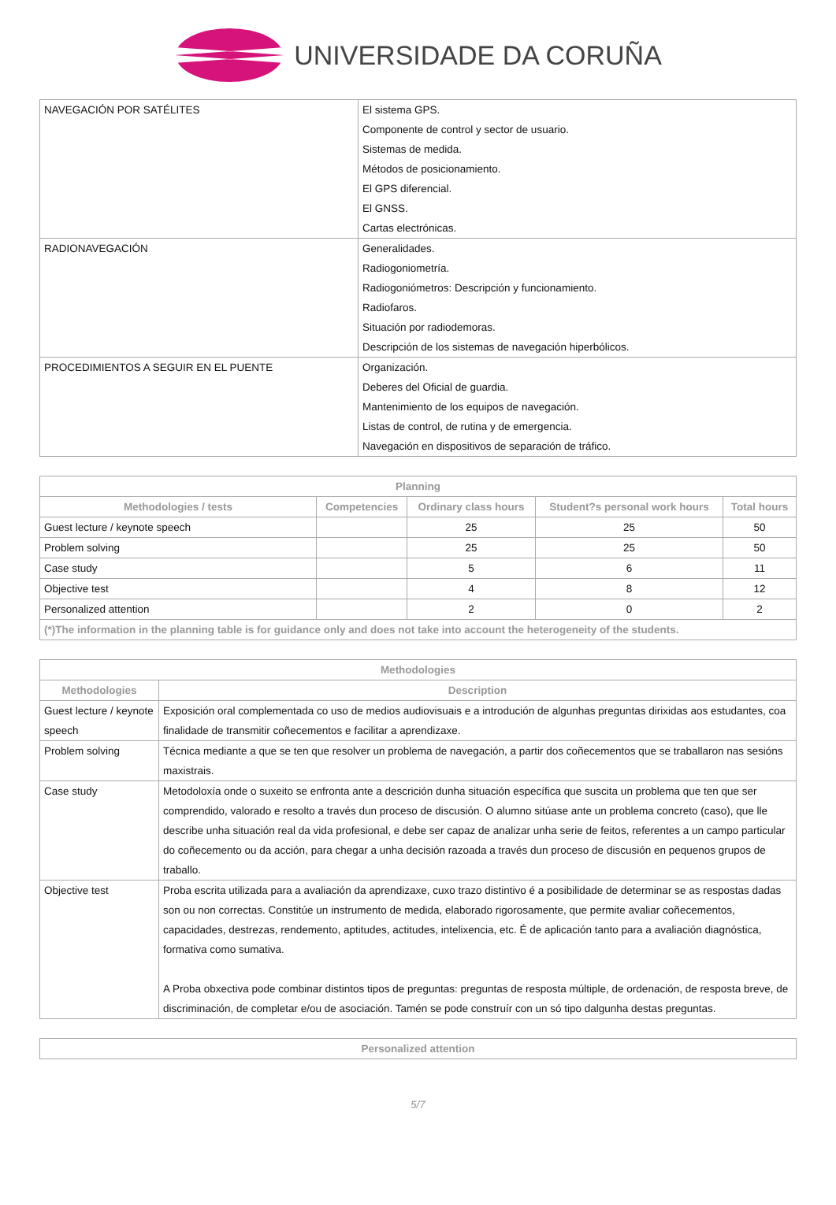UNIVERSIDADE DA CORUÑA
| NAVEGACIÓN POR SATÉLITES | El sistema GPS. Componente de control y sector de usuario. Sistemas de medida. Métodos de posicionamiento. El GPS diferencial. El GNSS. Cartas electrónicas. |
| RADIONAVEGACIÓN | Generalidades. Radiogoniometría. Radiogoniómetros: Descripción y funcionamiento. Radiofaros. Situación por radiodemoras. Descripción de los sistemas de navegación hiperbólicos. |
| PROCEDIMIENTOS A SEGUIR EN EL PUENTE | Organización. Deberes del Oficial de guardia. Mantenimiento de los equipos de navegación. Listas de control, de rutina y de emergencia. Navegación en dispositivos de separación de tráfico. |
| Planning | | | | |
| --- | --- | --- | --- | --- |
| Methodologies / tests | Competencies | Ordinary class hours | Student?s personal work hours | Total hours |
| Guest lecture / keynote speech | | 25 | 25 | 50 |
| Problem solving | | 25 | 25 | 50 |
| Case study | | 5 | 6 | 11 |
| Objective test | | 4 | 8 | 12 |
| Personalized attention | | 2 | 0 | 2 |
| (*)The information in the planning table is for guidance only and does not take into account the heterogeneity of the students. | | | | |
| Methodologies | |
| --- | --- |
| Methodologies | Description |
| Guest lecture / keynote speech | Exposición oral complementada co uso de medios audiovisuais e a introdución de algunhas preguntas dirixidas aos estudantes, coa finalidade de transmitir coñecementos e facilitar a aprendizaxe. |
| Problem solving | Técnica mediante a que se ten que resolver un problema de navegación, a partir dos coñecementos que se traballaron nas sesións maxistrais. |
| Case study | Metodoloxía onde o suxeito se enfronta ante a descrición dunha situación específica que suscita un problema que ten que ser comprendido, valorado e resolto a través dun proceso de discusión. O alumno sitúase ante un problema concreto (caso), que lle describe unha situación real da vida profesional, e debe ser capaz de analizar unha serie de feitos, referentes a un campo particular do coñecemento ou da acción, para chegar a unha decisión razoada a través dun proceso de discusión en pequenos grupos de traballo. |
| Objective test | Proba escrita utilizada para a avaliación da aprendizaxe, cuxo trazo distintivo é a posibilidade de determinar se as respostas dadas son ou non correctas. Constitúe un instrumento de medida, elaborado rigorosamente, que permite avaliar coñecementos, capacidades, destrezas, rendemento, aptitudes, actitudes, intelixencia, etc. É de aplicación tanto para a avaliación diagnóstica, formativa como sumativa. A Proba obxectiva pode combinar distintos tipos de preguntas: preguntas de resposta múltiple, de ordenación, de resposta breve, de discriminación, de completar e/ou de asociación. Tamén se pode construír con un só tipo dalgunha destas preguntas. |
| Personalized attention |
| --- |
5/7